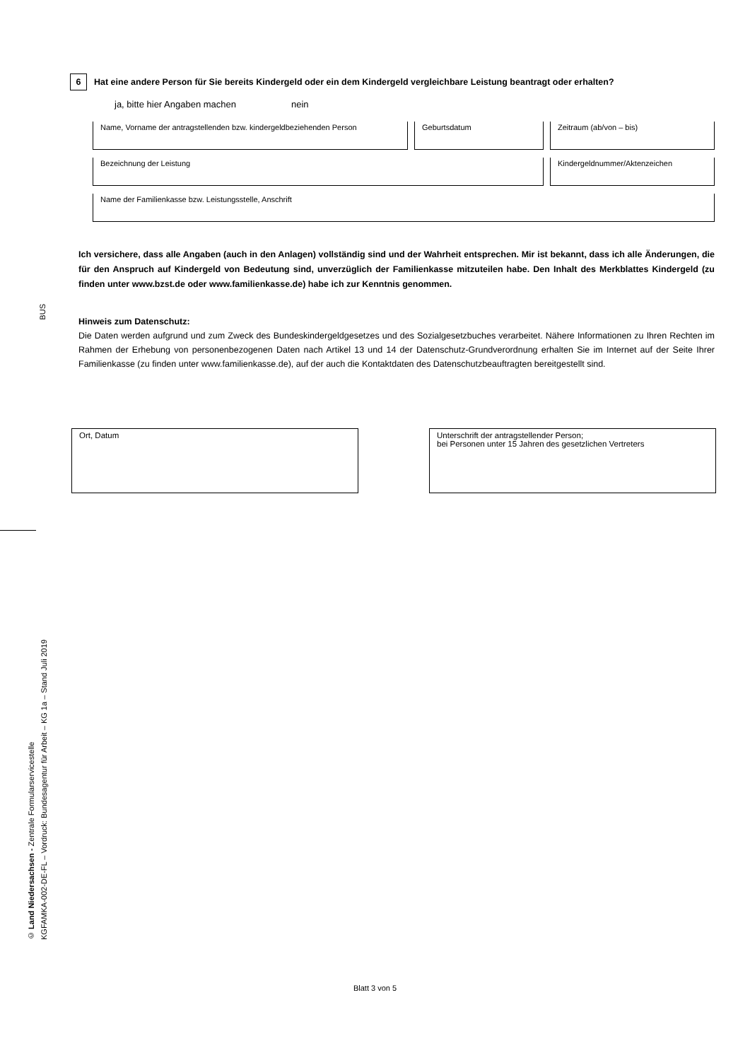6
Hat eine andere Person für Sie bereits Kindergeld oder ein dem Kindergeld vergleichbare Leistung beantragt oder erhalten?
ja, bitte hier Angaben machen nein
Name, Vorname der antragstellenden bzw. kindergeldbeziehenden Person
Geburtsdatum Zeitraum (ab/von – bis)
Bezeichnung der Leistung Kindergeldnummer/Aktenzeichen
Name der Familienkasse bzw. Leistungsstelle, Anschrift
Ich versichere, dass alle Angaben (auch in den Anlagen) vollständig sind und der Wahrheit entsprechen. Mir ist bekannt, dass ich alle Änderungen, die für den Anspruch auf Kindergeld von Bedeutung sind, unverzüglich der Familienkasse mitzuteilen habe. Den Inhalt des Merkblattes Kindergeld (zu finden unter www.bzst.de oder www.familienkasse.de) habe ich zur Kenntnis genommen.
BUS
Hinweis zum Datenschutz:
Die Daten werden aufgrund und zum Zweck des Bundeskindergeldgesetzes und des Sozialgesetzbuches verarbeitet. Nähere Informationen zu Ihren Rechten im Rahmen der Erhebung von personenbezogenen Daten nach Artikel 13 und 14 der Datenschutz-Grundverordnung erhalten Sie im Internet auf der Seite Ihrer Familienkasse (zu finden unter www.familienkasse.de), auf der auch die Kontaktdaten des Datenschutzbeauftragten bereitgestellt sind.
Ort, Datum
Unterschrift der antragstellender Person;
bei Personen unter 15 Jahren des gesetzlichen Vertreters
© Land Niedersachsen - Zentrale Formularservicestelle
KGFAMKA-002-DE-FL – Vordruck: Bundesagentur für Arbeit – KG 1a – Stand Juli 2019
Blatt 3 von 5